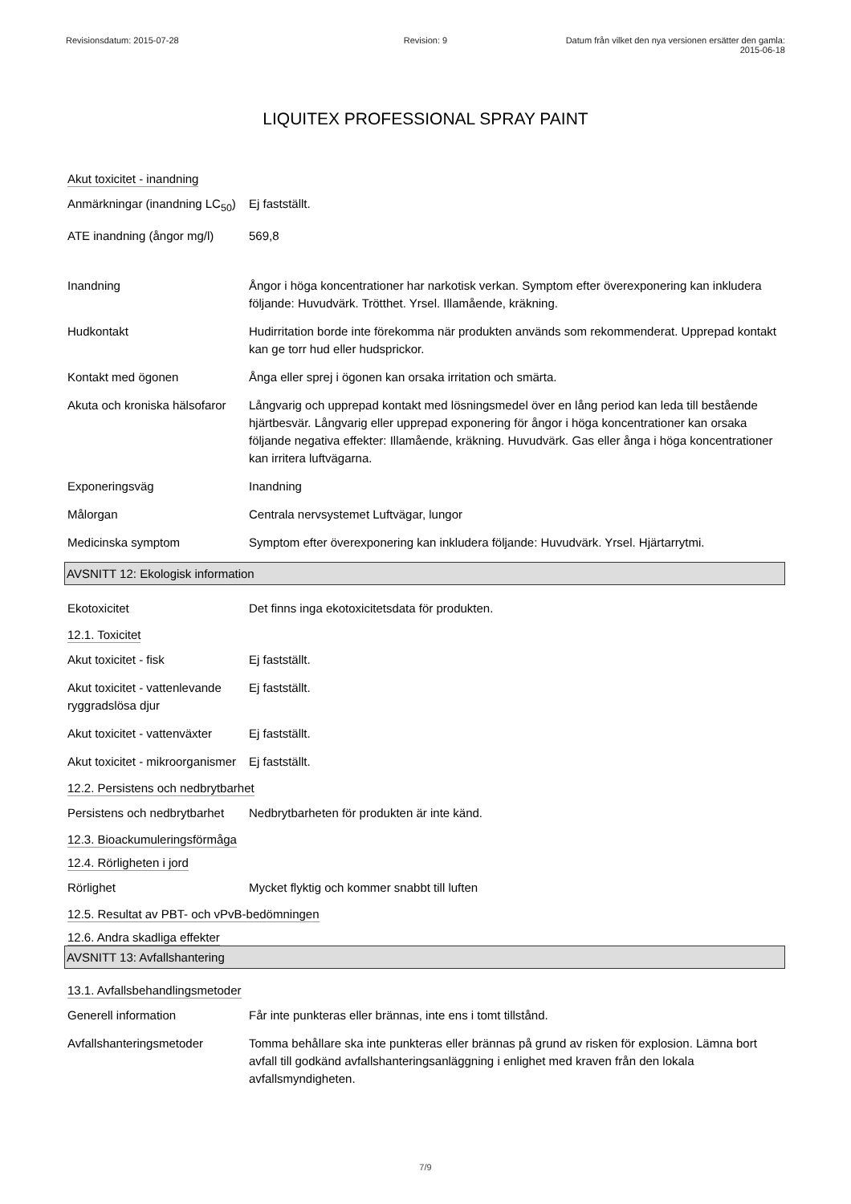Revisionsdatum: 2015-07-28 Revision: 9 Datum från vilket den nya versionen ersätter den gamla: 2015-06-18
LIQUITEX PROFESSIONAL SPRAY PAINT
Akut toxicitet - inandning
Anmärkningar (inandning LC<sub>50</sub>)
Ej fastställt.
ATE inandning (ångor mg/l)
569,8
Inandning Ångor i höga koncentrationer har narkotisk verkan. Symptom efter överexponering kan inkludera följande: Huvudvärk. Trötthet. Yrsel. Illamående, kräkning.
Hudkontakt Hudirritation borde inte förekomma när produkten används som rekommenderat. Upprepad kontakt kan ge torr hud eller hudsprickor.
Kontakt med ögonen Ånga eller sprej i ögonen kan orsaka irritation och smärta.
Akuta och kroniska hälsofaror
Långvarig och upprepad kontakt med lösningsmedel över en lång period kan leda till bestående hjärtbesvär. Långvarig eller upprepad exponering för ångor i höga koncentrationer kan orsaka följande negativa effekter: Illamående, kräkning. Huvudvärk. Gas eller ånga i höga koncentrationer kan irritera luftvägarna.
Exponeringsväg Inandning
Målorgan Centrala nervsystemet Luftvägar, lungor
Medicinska symptom Symptom efter överexponering kan inkludera följande: Huvudvärk. Yrsel. Hjärtarrytmi.
AVSNITT 12: Ekologisk information
Ekotoxicitet Det finns inga ekotoxicitetsdata för produkten.
12.1. Toxicitet
Akut toxicitet - fisk Ej fastställt.
Akut toxicitet - vattenlevande ryggradslösa djur
Ej fastställt.
Akut toxicitet - vattenväxter
Ej fastställt.
Akut toxicitet - mikroorganismer
Ej fastställt.
12.2. Persistens och nedbrytbarhet
Persistens och nedbrytbarhet
Nedbrytbarheten för produkten är inte känd.
12.3. Bioackumuleringsförmåga
12.4. Rörligheten i jord
Rörlighet Mycket flyktig och kommer snabbt till luften
12.5. Resultat av PBT- och vPvB-bedömningen
12.6. Andra skadliga effekter
AVSNITT 13: Avfallshantering
13.1. Avfallsbehandlingsmetoder
Generell information Får inte punkteras eller brännas, inte ens i tomt tillstånd.
Avfallshanteringsmetoder Tomma behållare ska inte punkteras eller brännas på grund av risken för explosion. Lämna bort avfall till godkänd avfallshanteringsanläggning i enlighet med kraven från den lokala avfallsmyndigheten.
7/9